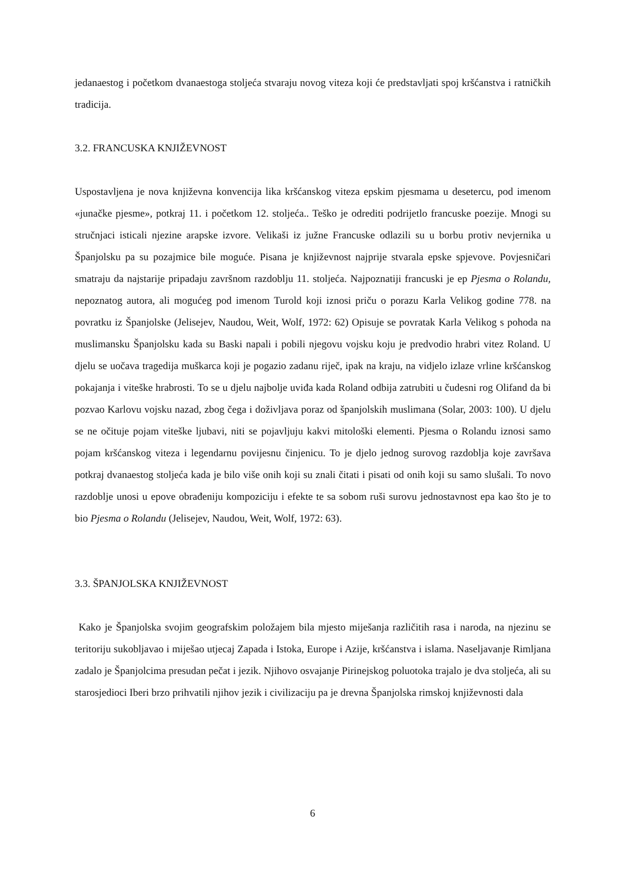jedanaestog i početkom dvanaestoga stoljeća stvaraju novog viteza koji će predstavljati spoj kršćanstva i ratničkih tradicija.
3.2. FRANCUSKA KNJIŽEVNOST
Uspostavljena je nova književna konvencija lika kršćanskog viteza epskim pjesmama u desetercu, pod imenom «junačke pjesme», potkraj 11. i početkom 12. stoljeća.. Teško je odrediti podrijetlo francuske poezije. Mnogi su stručnjaci isticali njezine arapske izvore. Velikaši iz južne Francuske odlazili su u borbu protiv nevjernika u Španjolsku pa su pozajmice bile moguće. Pisana je književnost najprije stvarala epske spjevove. Povjesničari smatraju da najstarije pripadaju završnom razdoblju 11. stoljeća. Najpoznatiji francuski je ep Pjesma o Rolandu, nepoznatog autora, ali mogućeg pod imenom Turold koji iznosi priču o porazu Karla Velikog godine 778. na povratku iz Španjolske (Jelisejev, Naudou, Weit, Wolf, 1972: 62) Opisuje se povratak Karla Velikog s pohoda na muslimansku Španjolsku kada su Baski napali i pobili njegovu vojsku koju je predvodio hrabri vitez Roland. U djelu se uočava tragedija muškarca koji je pogazio zadanu riječ, ipak na kraju, na vidjelo izlaze vrline kršćanskog pokajanja i viteške hrabrosti. To se u djelu najbolje uviđa kada Roland odbija zatrubiti u čudesni rog Olifand da bi pozvao Karlovu vojsku nazad, zbog čega i doživljava poraz od španjolskih muslimana (Solar, 2003: 100). U djelu se ne očituje pojam viteške ljubavi, niti se pojavljuju kakvi mitološki elementi. Pjesma o Rolandu iznosi samo pojam kršćanskog viteza i legendarnu povijesnu činjenicu. To je djelo jednog surovog razdoblja koje završava potkraj dvanaestog stoljeća kada je bilo više onih koji su znali čitati i pisati od onih koji su samo slušali. To novo razdoblje unosi u epove obrađeniju kompoziciju i efekte te sa sobom ruši surovu jednostavnost epa kao što je to bio Pjesma o Rolandu (Jelisejev, Naudou, Weit, Wolf, 1972: 63).
3.3. ŠPANJOLSKA KNJIŽEVNOST
Kako je Španjolska svojim geografskim položajem bila mjesto miješanja različitih rasa i naroda, na njezinu se teritoriju sukobljavao i miješao utjecaj Zapada i Istoka, Europe i Azije, kršćanstva i islama. Naseljavanje Rimljana zadalo je Španjolcima presudan pečat i jezik. Njihovo osvajanje Pirinejskog poluotoka trajalo je dva stoljeća, ali su starosjedioci Iberi brzo prihvatili njihov jezik i civilizaciju pa je drevna Španjolska rimskoj književnosti dala
6